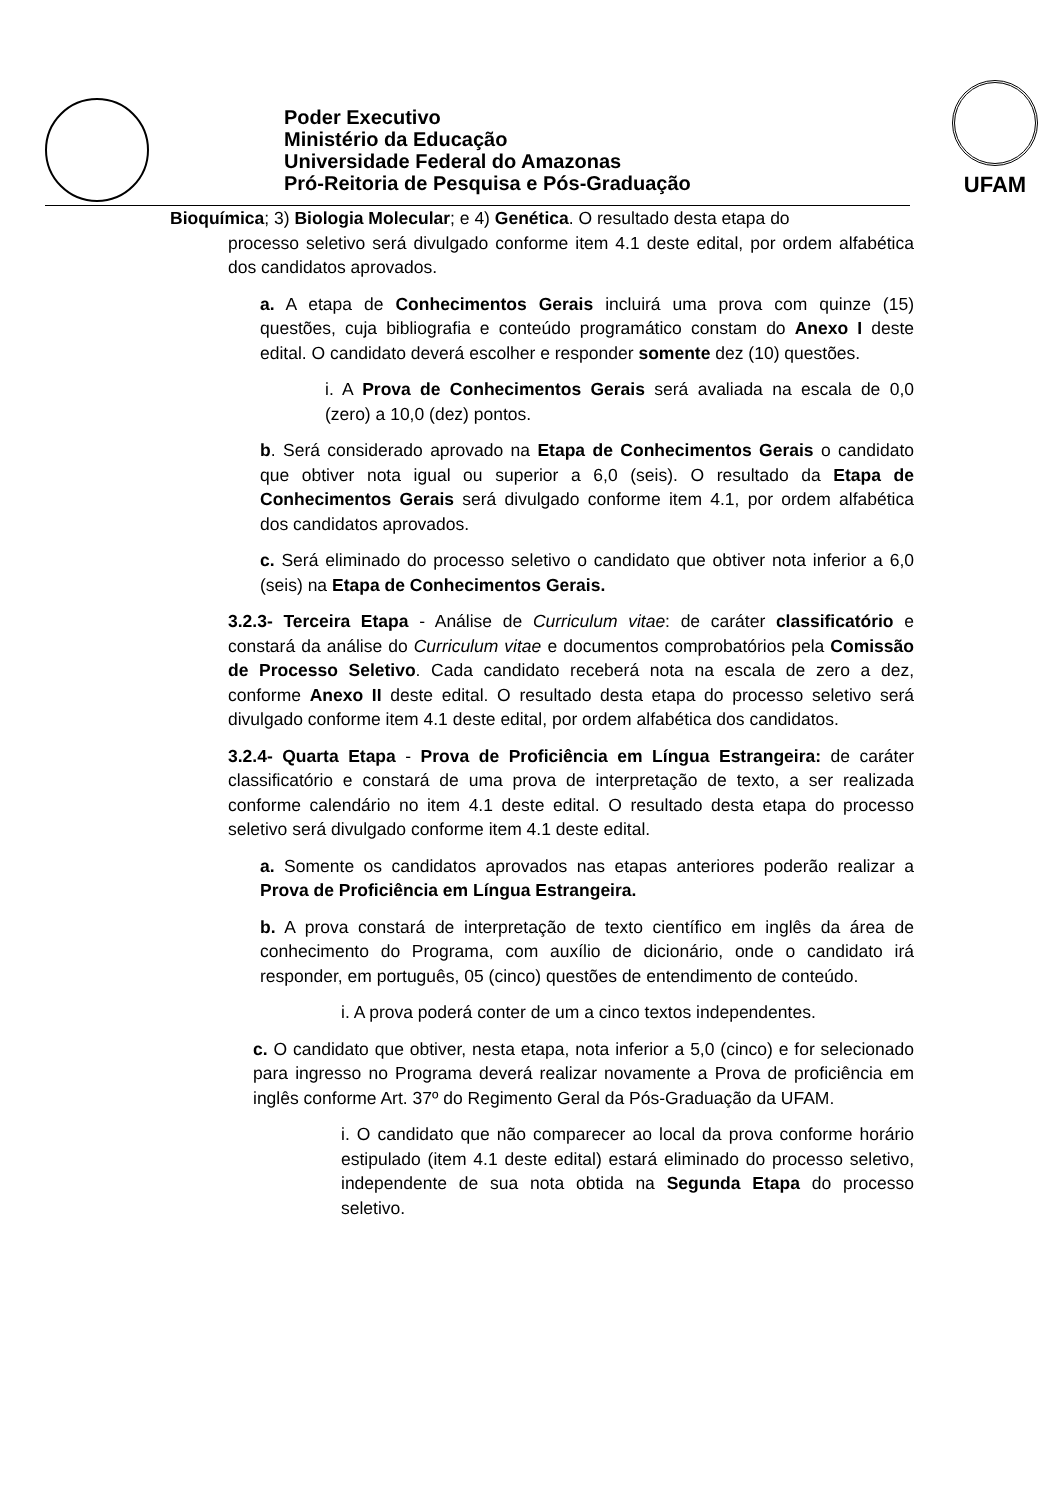Poder Executivo
Ministério da Educação
Universidade Federal do Amazonas
Pró-Reitoria de Pesquisa e Pós-Graduação
UFAM
Bioquímica; 3) Biologia Molecular; e 4) Genética. O resultado desta etapa do
processo seletivo será divulgado conforme item 4.1 deste edital, por ordem alfabética dos candidatos aprovados.
a. A etapa de Conhecimentos Gerais incluirá uma prova com quinze (15) questões, cuja bibliografia e conteúdo programático constam do Anexo I deste edital. O candidato deverá escolher e responder somente dez (10) questões.
i. A Prova de Conhecimentos Gerais será avaliada na escala de 0,0 (zero) a 10,0 (dez) pontos.
b. Será considerado aprovado na Etapa de Conhecimentos Gerais o candidato que obtiver nota igual ou superior a 6,0 (seis). O resultado da Etapa de Conhecimentos Gerais será divulgado conforme item 4.1, por ordem alfabética dos candidatos aprovados.
c. Será eliminado do processo seletivo o candidato que obtiver nota inferior a 6,0 (seis) na Etapa de Conhecimentos Gerais.
3.2.3- Terceira Etapa - Análise de Curriculum vitae: de caráter classificatório e constará da análise do Curriculum vitae e documentos comprobatórios pela Comissão de Processo Seletivo. Cada candidato receberá nota na escala de zero a dez, conforme Anexo II deste edital. O resultado desta etapa do processo seletivo será divulgado conforme item 4.1 deste edital, por ordem alfabética dos candidatos.
3.2.4- Quarta Etapa - Prova de Proficiência em Língua Estrangeira: de caráter classificatório e constará de uma prova de interpretação de texto, a ser realizada conforme calendário no item 4.1 deste edital. O resultado desta etapa do processo seletivo será divulgado conforme item 4.1 deste edital.
a. Somente os candidatos aprovados nas etapas anteriores poderão realizar a Prova de Proficiência em Língua Estrangeira.
b. A prova constará de interpretação de texto científico em inglês da área de conhecimento do Programa, com auxílio de dicionário, onde o candidato irá responder, em português, 05 (cinco) questões de entendimento de conteúdo.
i. A prova poderá conter de um a cinco textos independentes.
c. O candidato que obtiver, nesta etapa, nota inferior a 5,0 (cinco) e for selecionado para ingresso no Programa deverá realizar novamente a Prova de proficiência em inglês conforme Art. 37º do Regimento Geral da Pós-Graduação da UFAM.
i. O candidato que não comparecer ao local da prova conforme horário estipulado (item 4.1 deste edital) estará eliminado do processo seletivo, independente de sua nota obtida na Segunda Etapa do processo seletivo.